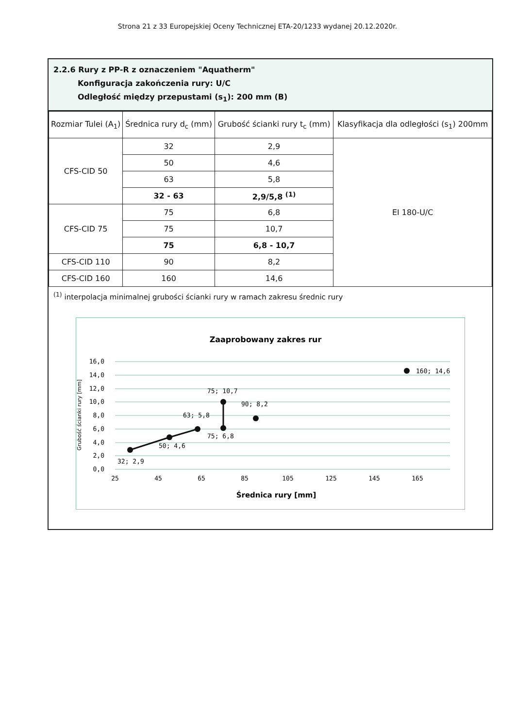Strona 21 z 33 Europejskiej Oceny Technicznej ETA-20/1233 wydanej 20.12.2020r.
2.2.6 Rury z PP-R z oznaczeniem "Aquatherm"
Konfiguracja zakończenia rury: U/C
Odległość między przepustami (s<sub>1</sub>): 200 mm (B)
| Rozmiar Tulei (A<sub>1</sub>) | Średnica rury d<sub>c</sub> (mm) | Grubość ścianki rury t<sub>c</sub> (mm) | Klasyfikacja dla odległości (s<sub>1</sub>) 200mm |
| --- | --- | --- | --- |
| CFS-CID 50 | 32 | 2,9 | EI 180-U/C |
| | 50 | 4,6 | |
| | 63 | 5,8 | |
| | 32 - 63 | 2,9/5,8 <sup>(1)</sup> | |
| CFS-CID 75 | 75 | 6,8 | |
| | 75 | 10,7 | |
| | 75 | 6,8 - 10,7 | |
| CFS-CID 110 | 90 | 8,2 | |
| CFS-CID 160 | 160 | 14,6 | |
<sup>(1)</sup> interpolacja minimalnej grubości ścianki rury w ramach zakresu średnic rury
Zaaprobowany zakres rur
16,0
14,0
12,0
10,0
8,0
6,0
4,0
2,0
0,0
25
45
65
85
105
125
145
165
Średnica rury [mm]
Grubość ścianki rury [mm]
32; 2,9
50; 4,6
63; 5,8
75; 6,8
75; 10,7
90; 8,2
160; 14,6